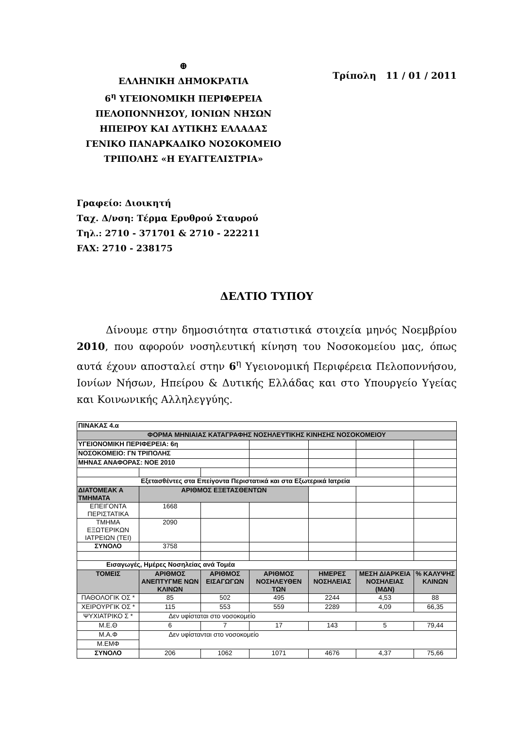⊕
ΕΛΛΗΝΙΚΗ ΔΗΜΟΚΡΑΤΙΑ
6<sup>η</sup> ΥΓΕΙΟΝΟΜΙΚΗ ΠΕΡΙΦΕΡΕΙΑ
ΠΕΛΟΠΟΝΝΗΣΟΥ, ΙΟΝΙΩΝ ΝΗΣΩΝ
ΗΠΕΙΡΟΥ ΚΑΙ ΔΥΤΙΚΗΣ ΕΛΛΑΔΑΣ
ΓΕΝΙΚΟ ΠΑΝΑΡΚΑΔΙΚΟ ΝΟΣΟΚΟΜΕΙΟ
ΤΡΙΠΟΛΗΣ «Η ΕΥΑΓΓΕΛΙΣΤΡΙΑ»
Τρίπολη 11 / 01 / 2011
Γραφείο: Διοικητή
Ταχ. Δ/νση: Τέρμα Ερυθρού Σταυρού
Τηλ.: 2710 - 371701 & 2710 - 222211
FAX: 2710 - 238175
ΔΕΛΤΙΟ ΤΥΠΟΥ
Δίνουμε στην δημοσιότητα στατιστικά στοιχεία μηνός Νοεμβρίου 2010, που αφορούν νοσηλευτική κίνηση του Νοσοκομείου μας, όπως αυτά έχουν αποσταλεί στην 6<sup>η</sup> Υγειονομική Περιφέρεια Πελοποννήσου, Ιονίων Νήσων, Ηπείρου & Δυτικής Ελλάδας και στο Υπουργείο Υγείας και Κοινωνικής Αλληλεγγύης.
| ΠΙΝΑΚΑΣ 4.α | | | | | | |
| ΦΟΡΜΑ ΜΗΝΙΑΙΑΣ ΚΑΤΑΓΡΑΦΗΣ ΝΟΣΗΛΕΥΤΙΚΗΣ ΚΙΝΗΣΗΣ ΝΟΣΟΚΟΜΕΙΟΥ | | | | | | |
| ΥΓΕΙΟΝΟΜΙΚΗ ΠΕΡΙΦΕΡΕΙΑ: 6η | | | | | | |
| ΝΟΣΟΚΟΜΕΙΟ: ΓΝ ΤΡΙΠΟΛΗΣ | | | | | | |
| ΜΗΝΑΣ ΑΝΑΦΟΡΑΣ: ΝΟΕ 2010 | | | | | | |
| Εξετασθέντες στα Επείγοντα Περιστατικά και στα Εξωτερικά Ιατρεία | | | | | | |
| ΔΙΑΤΟΜΕΑΚ Α ΤΜΗΜΑΤΑ | ΑΡΙΘΜΟΣ ΕΞΕΤΑΣΘΕΝΤΩΝ | | | | | |
| ΕΠΕΙΓΟΝΤΑ ΠΕΡΙΣΤΑΤΙΚΑ | 1668 | | | | | |
| ΤΜΗΜΑ ΕΞΩΤΕΡΙΚΩΝ ΙΑΤΡΕΙΩΝ (ΤΕΙ) | 2090 | | | | | |
| ΣΥΝΟΛΟ | 3758 | | | | | |
| Εισαγωγές, Ημέρες Νοσηλείας ανά Τομέα | | | | | | |
| ΤΟΜΕΙΣ | ΑΡΙΘΜΟΣ ΑΝΕΠΤΥΓΜΕ ΝΩΝ ΚΛΙΝΩΝ | ΑΡΙΘΜΟΣ ΕΙΣΑΓΩΓΩΝ | ΑΡΙΘΜΟΣ ΝΟΣΗΛΕΥΘΕΝ ΤΩΝ | ΗΜΕΡΕΣ ΝΟΣΗΛΕΙΑΣ | ΜΕΣΗ ΔΙΑΡΚΕΙΑ ΝΟΣΗΛΕΙΑΣ (ΜΔΝ) | % ΚΑΛΥΨΗΣ ΚΛΙΝΩΝ |
| ΠΑΘΟΛΟΓΙΚ ΟΣ * | 85 | 502 | 495 | 2244 | 4,53 | 88 |
| ΧΕΙΡΟΥΡΓΙΚ ΟΣ * | 115 | 553 | 559 | 2289 | 4,09 | 66,35 |
| ΨΥΧΙΑΤΡΙΚΟ Σ * | Δεν υφίσταται στο νοσοκομείο | | | | | |
| Μ.Ε.Θ | 6 | 7 | 17 | 143 | 5 | 79,44 |
| Μ.Α.Φ | Δεν υφίστανται στο νοσοκομείο | | | | | |
| Μ.ΕΜΦ | | | | | | |
| ΣΥΝΟΛΟ | 206 | 1062 | 1071 | 4676 | 4,37 | 75,66 |